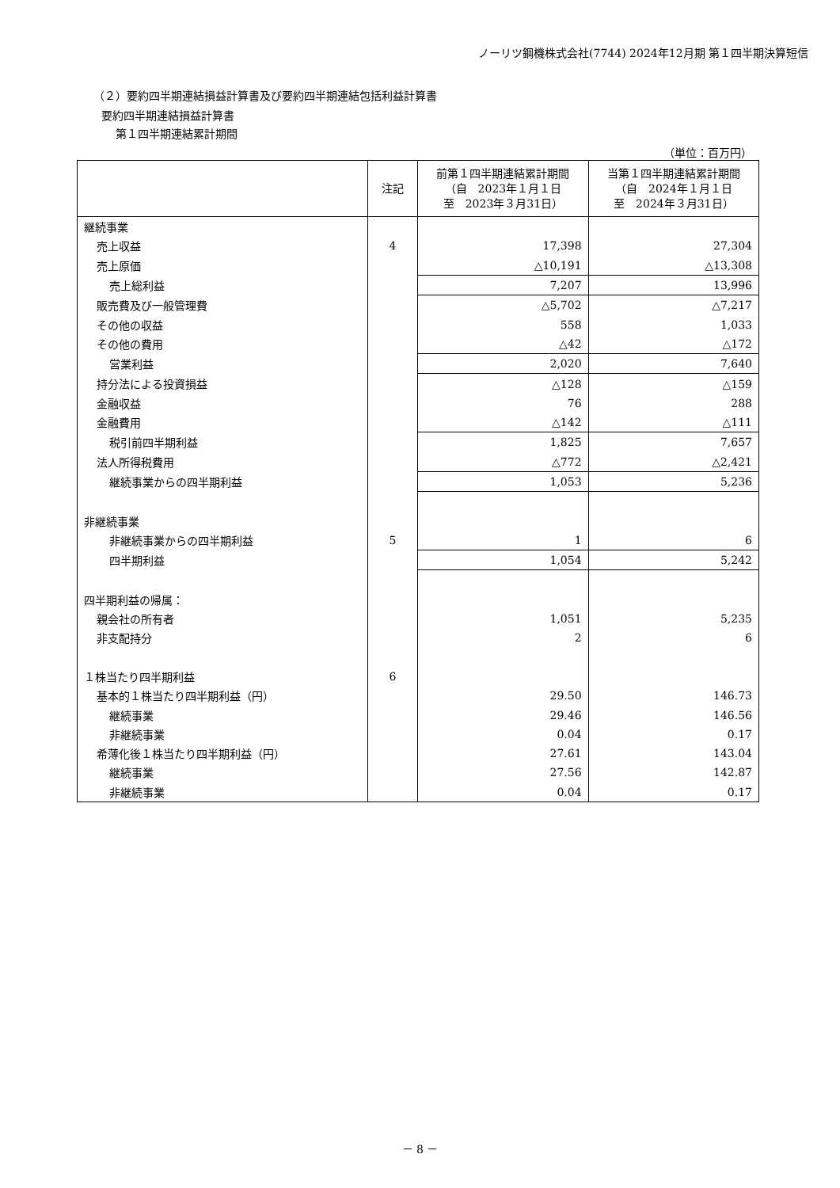ノーリツ鋼機株式会社(7744) 2024年12月期 第１四半期決算短信
（２）要約四半期連結損益計算書及び要約四半期連結包括利益計算書
要約四半期連結損益計算書
第１四半期連結累計期間
（単位：百万円）
| | 注記 | 前第１四半期連結累計期間 （自 2023年１月１日 至 2023年３月31日） | 当第１四半期連結累計期間 （自 2024年１月１日 至 2024年３月31日） |
| --- | --- | --- | --- |
| 継続事業 | | | |
| 売上収益 | 4 | 17,398 | 27,304 |
| 売上原価 | | △10,191 | △13,308 |
| 売上総利益 | | 7,207 | 13,996 |
| 販売費及び一般管理費 | | △5,702 | △7,217 |
| その他の収益 | | 558 | 1,033 |
| その他の費用 | | △42 | △172 |
| 営業利益 | | 2,020 | 7,640 |
| 持分法による投資損益 | | △128 | △159 |
| 金融収益 | | 76 | 288 |
| 金融費用 | | △142 | △111 |
| 税引前四半期利益 | | 1,825 | 7,657 |
| 法人所得税費用 | | △772 | △2,421 |
| 継続事業からの四半期利益 | | 1,053 | 5,236 |
| 非継続事業 | | | |
| 非継続事業からの四半期利益 | 5 | 1 | 6 |
| 四半期利益 | | 1,054 | 5,242 |
| 四半期利益の帰属： | | | |
| 親会社の所有者 | | 1,051 | 5,235 |
| 非支配持分 | | 2 | 6 |
| １株当たり四半期利益 | 6 | | |
| 基本的１株当たり四半期利益（円） | | 29.50 | 146.73 |
| 継続事業 | | 29.46 | 146.56 |
| 非継続事業 | | 0.04 | 0.17 |
| 希薄化後１株当たり四半期利益（円） | | 27.61 | 143.04 |
| 継続事業 | | 27.56 | 142.87 |
| 非継続事業 | | 0.04 | 0.17 |
－ 8 －